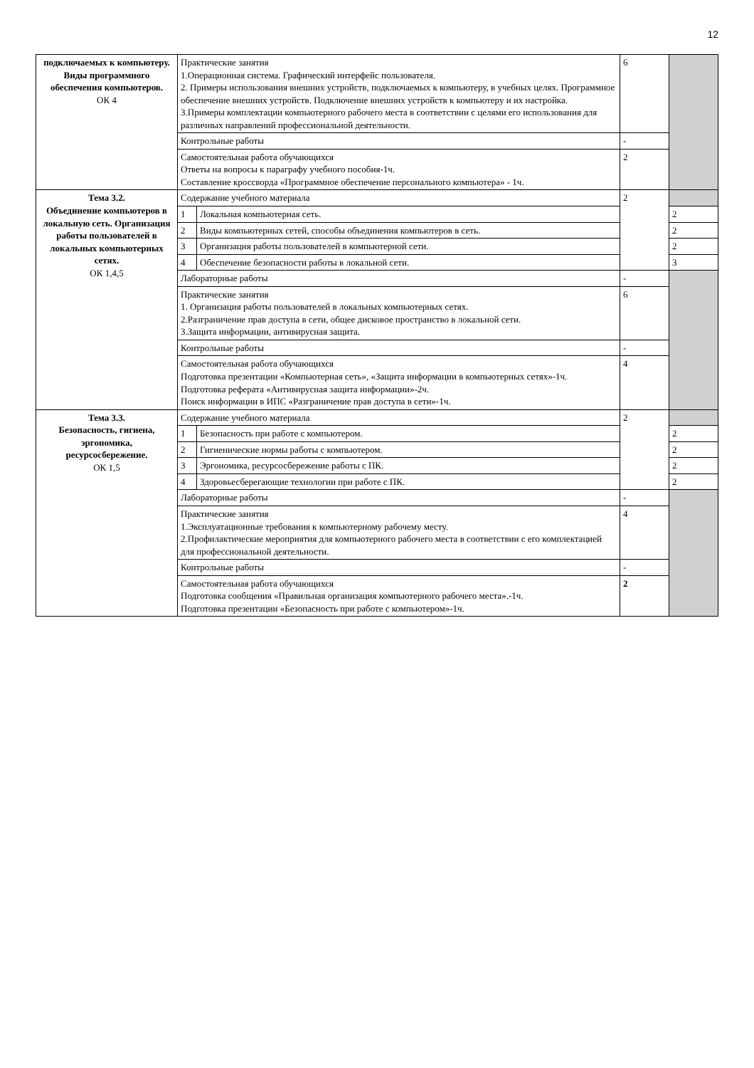12
| подключаемых к компьютеру. Виды программного обеспечения компьютеров. ОК 4 | Практические занятия 1.Операционная система. Графический интерфейс пользователя. 2. Примеры использования внешних устройств, подключаемых к компьютеру, в учебных целях. Программное обеспечение внешних устройств. Подключение внешних устройств к компьютеру и их настройка. 3.Примеры комплектации компьютерного рабочего места в соответствии с целями его использования для различных направлений профессиональной деятельности. | | 6 | |
| | Контрольные работы | | - | |
| | Самостоятельная работа обучающихся Ответы на вопросы к параграфу учебного пособия-1ч. Составление кроссворда «Программное обеспечение персонального компьютера» - 1ч. | | 2 | |
| Тема 3.2. Объединение компьютеров в локальную сеть. Организация работы пользователей в локальных компьютерных сетях. ОК 1,4,5 | Содержание учебного материала | | 2 | |
| | 1 | Локальная компьютерная сеть. | | 2 |
| | 2 | Виды компьютерных сетей, способы объединения компьютеров в сеть. | | 2 |
| | 3 | Организация работы пользователей в компьютерной сети. | | 2 |
| | 4 | Обеспечение безопасности работы в локальной сети. | | 3 |
| | Лабораторные работы | | - | |
| | Практические занятия 1. Организация работы пользователей в локальных компьютерных сетях. 2.Разграничение прав доступа в сети, общее дисковое пространство в локальной сети. 3.Защита информации, антивирусная защита. | | 6 | |
| | Контрольные работы | | - | |
| | Самостоятельная работа обучающихся Подготовка презентации «Компьютерная сеть», «Защита информации в компьютерных сетях»-1ч. Подготовка реферата «Антивирусная защита информации»-2ч. Поиск информации в ИПС «Разграничение прав доступа в сети»-1ч. | | 4 | |
| Тема 3.3. Безопасность, гигиена, эргономика, ресурсосбережение. ОК 1,5 | Содержание учебного материала | | 2 | |
| | 1 | Безопасность при работе с компьютером. | | 2 |
| | 2 | Гигиенические нормы работы с компьютером. | | 2 |
| | 3 | Эргономика, ресурсосбережение работы с ПК. | | 2 |
| | 4 | Здоровьесберегающие технологии при работе с ПК. | | 2 |
| | Лабораторные работы | | - | |
| | Практические занятия 1.Эксплуатационные требования к компьютерному рабочему месту. 2.Профилактические мероприятия для компьютерного рабочего места в соответствии с его комплектацией для профессиональной деятельности. | | 4 | |
| | Контрольные работы | | - | |
| | Самостоятельная работа обучающихся Подготовка сообщения «Правильная организация компьютерного рабочего места».-1ч. Подготовка презентации «Безопасность при работе с компьютером»-1ч. | | 2 | |